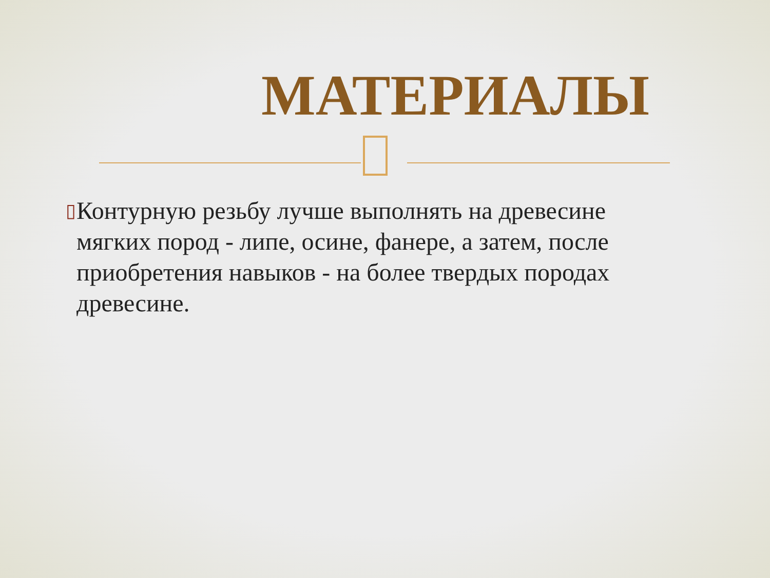МАТЕРИАЛЫ
▯
Контурную резьбу лучше выполнять на древесине мягких пород - липе, осине, фанере, а затем, после приобретения навыков - на более твердых породах древесине.